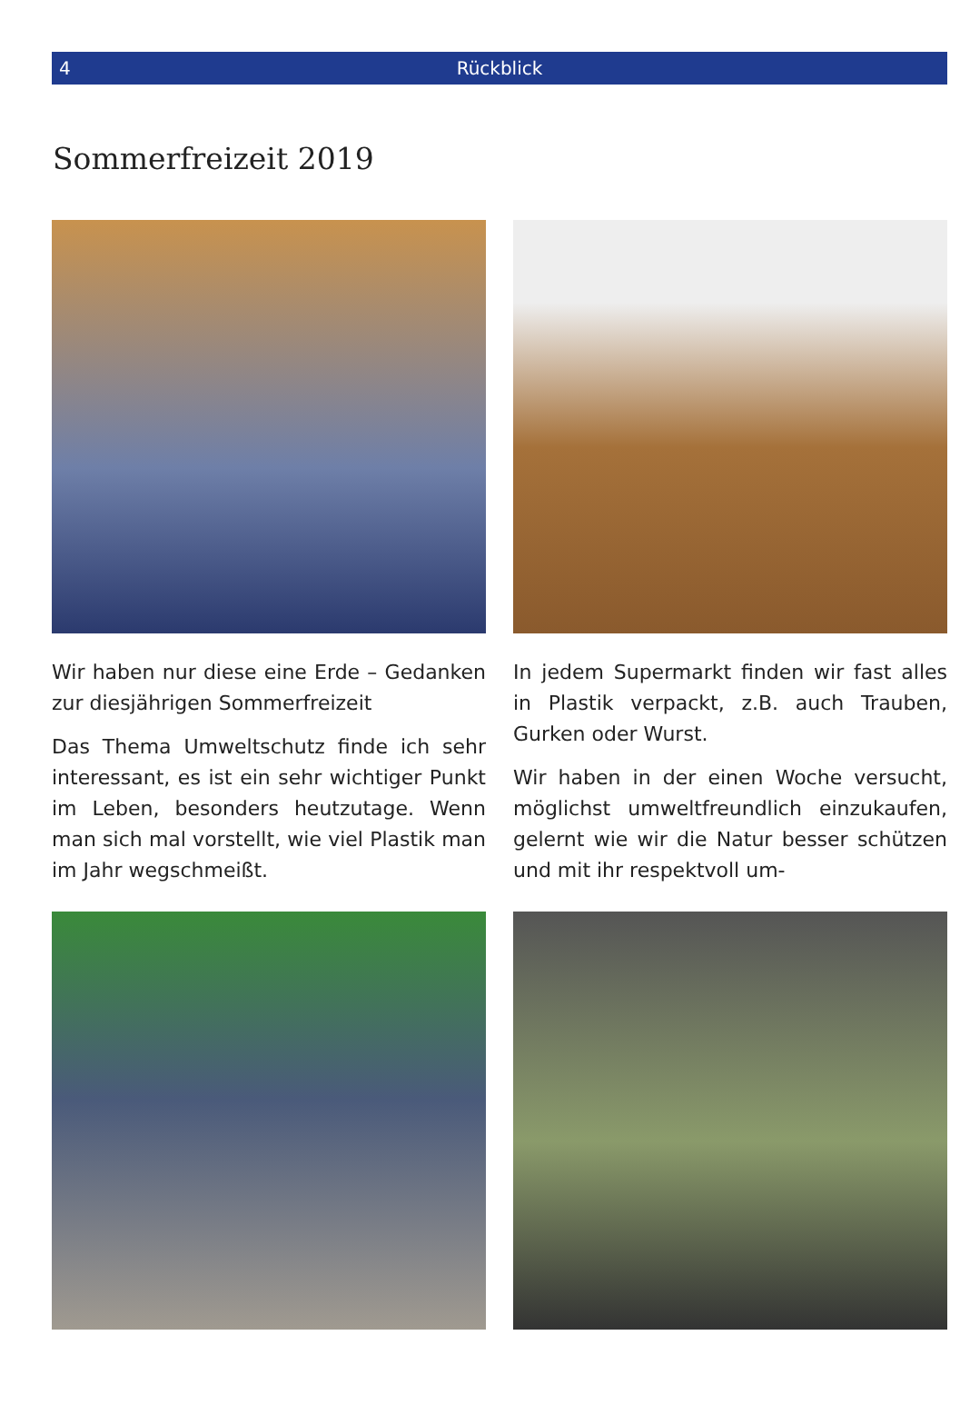4 Rückblick
Sommerfreizeit 2019
Wir haben nur diese eine Erde – Gedanken zur diesjährigen Sommerfreizeit
Das Thema Umweltschutz finde ich sehr interessant, es ist ein sehr wichtiger Punkt im Leben, besonders heutzutage. Wenn man sich mal vorstellt, wie viel Plastik man im Jahr wegschmeißt.
In jedem Supermarkt finden wir fast alles in Plastik verpackt, z.B. auch Trauben, Gurken oder Wurst.
Wir haben in der einen Woche versucht, möglichst umweltfreundlich einzukaufen, gelernt wie wir die Natur besser schützen und mit ihr respektvoll um-